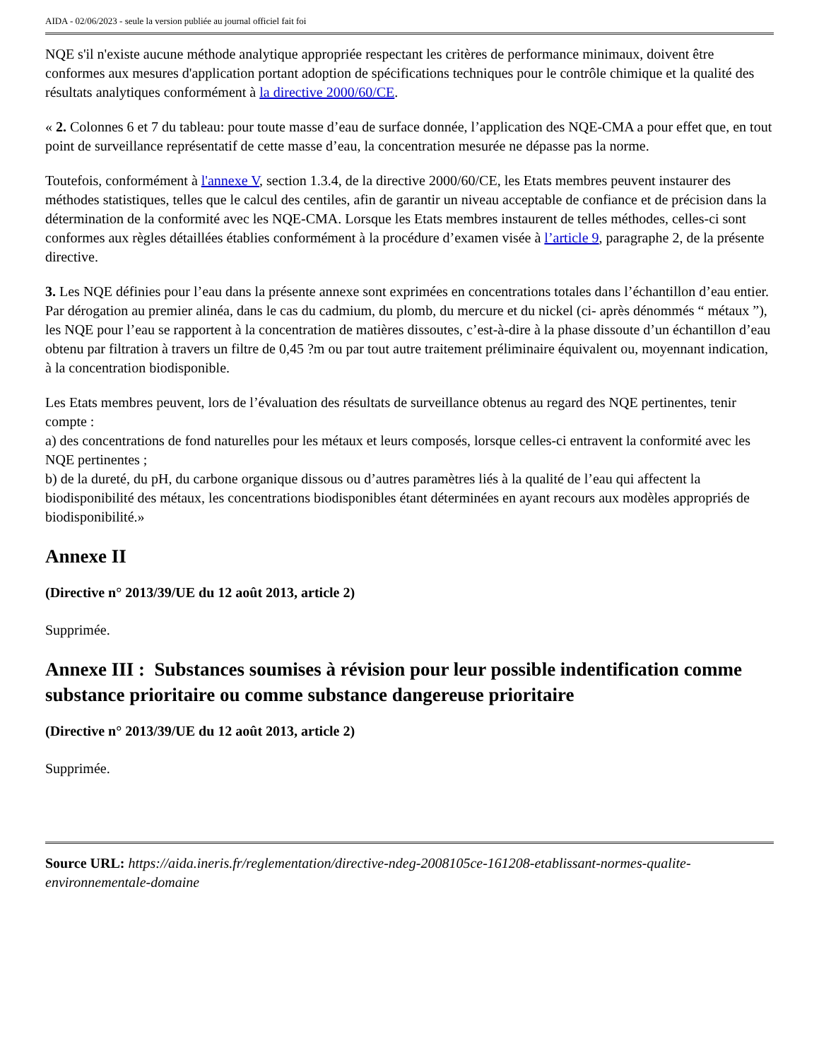AIDA - 02/06/2023 - seule la version publiée au journal officiel fait foi
NQE s'il n'existe aucune méthode analytique appropriée respectant les critères de performance minimaux, doivent être conformes aux mesures d'application portant adoption de spécifications techniques pour le contrôle chimique et la qualité des résultats analytiques conformément à la directive 2000/60/CE.
« 2. Colonnes 6 et 7 du tableau: pour toute masse d’eau de surface donnée, l’application des NQE-CMA a pour effet que, en tout point de surveillance représentatif de cette masse d’eau, la concentration mesurée ne dépasse pas la norme.
Toutefois, conformément à l'annexe V, section 1.3.4, de la directive 2000/60/CE, les Etats membres peuvent instaurer des méthodes statistiques, telles que le calcul des centiles, afin de garantir un niveau acceptable de confiance et de précision dans la détermination de la conformité avec les NQE-CMA. Lorsque les Etats membres instaurent de telles méthodes, celles-ci sont conformes aux règles détaillées établies conformément à la procédure d’examen visée à l’article 9, paragraphe 2, de la présente directive.
3. Les NQE définies pour l’eau dans la présente annexe sont exprimées en concentrations totales dans l’échantillon d’eau entier.
Par dérogation au premier alinéa, dans le cas du cadmium, du plomb, du mercure et du nickel (ci- après dénommés “ métaux ”), les NQE pour l’eau se rapportent à la concentration de matières dissoutes, c’est-à-dire à la phase dissoute d’un échantillon d’eau obtenu par filtration à travers un filtre de 0,45 ?m ou par tout autre traitement préliminaire équivalent ou, moyennant indication, à la concentration biodisponible.
Les Etats membres peuvent, lors de l’évaluation des résultats de surveillance obtenus au regard des NQE pertinentes, tenir compte :
a) des concentrations de fond naturelles pour les métaux et leurs composés, lorsque celles-ci entravent la conformité avec les NQE pertinentes ;
b) de la dureté, du pH, du carbone organique dissous ou d’autres paramètres liés à la qualité de l’eau qui affectent la biodisponibilité des métaux, les concentrations biodisponibles étant déterminées en ayant recours aux modèles appropriés de biodisponibilité.»
Annexe II
(Directive n° 2013/39/UE du 12 août 2013, article 2)
Supprimée.
Annexe III : Substances soumises à révision pour leur possible indentification comme substance prioritaire ou comme substance dangereuse prioritaire
(Directive n° 2013/39/UE du 12 août 2013, article 2)
Supprimée.
Source URL: https://aida.ineris.fr/reglementation/directive-ndeg-2008105ce-161208-etablissant-normes-qualite-environnementale-domaine